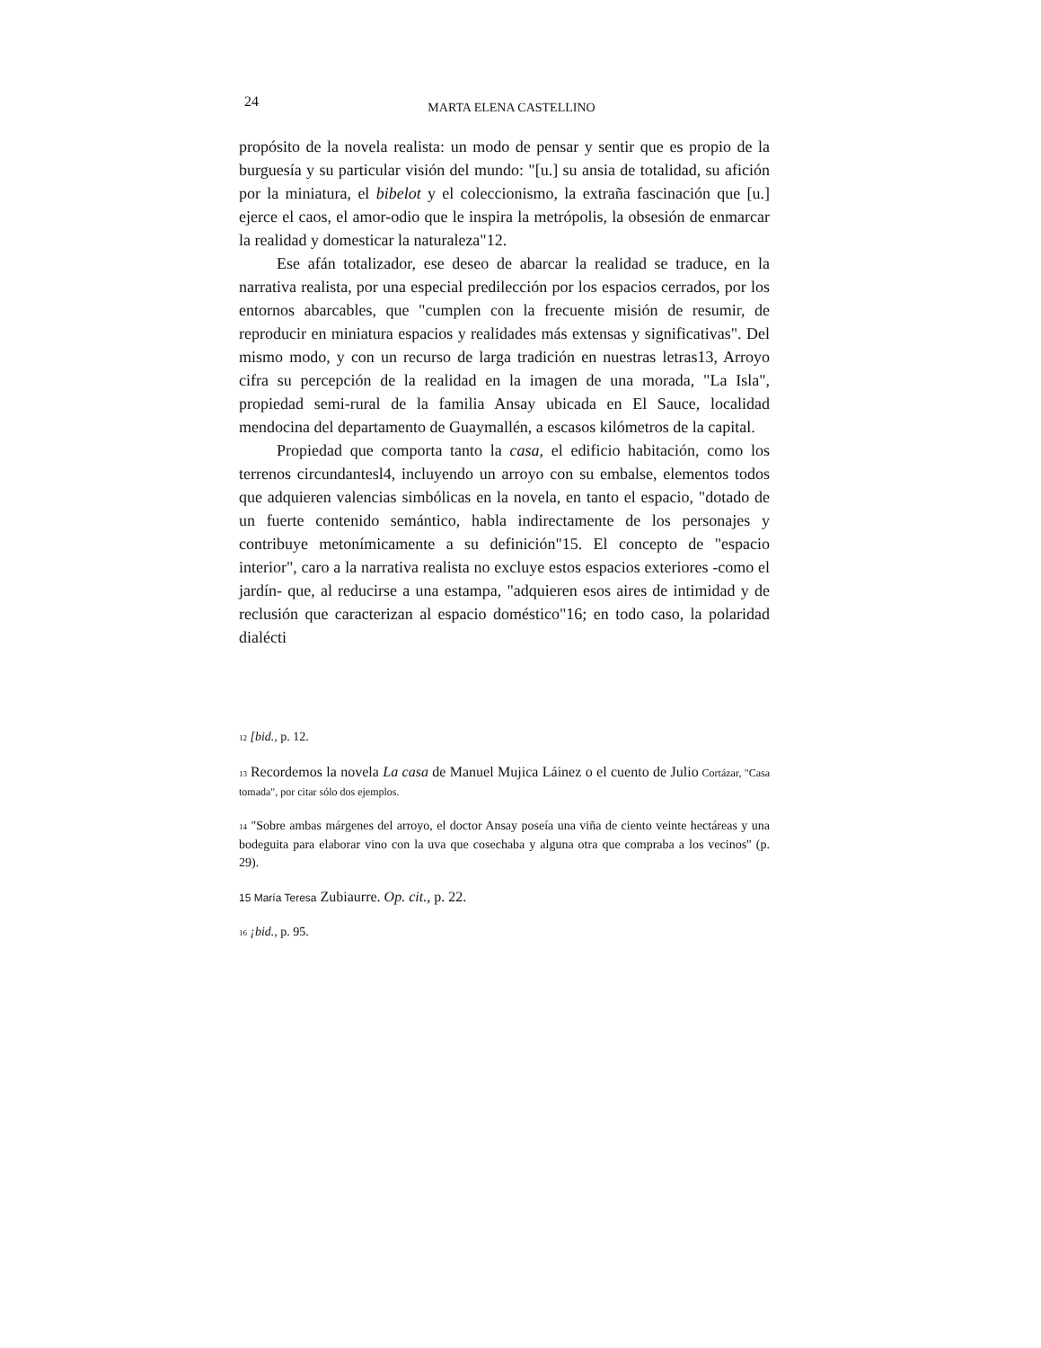24 MARTA ELENA CASTELLINO
propósito de la novela realista: un modo de pensar y sentir que es propio de la burguesía y su particular visión del mundo: "[u.] su ansia de totalidad, su afición por la miniatura, el bibelot y el coleccionismo, la extraña fascinación que [u.] ejerce el caos, el amor-odio que le inspira la metrópolis, la obsesión de enmarcar la realidad y domesticar la naturaleza"12.
Ese afán totalizador, ese deseo de abarcar la realidad se traduce, en la narrativa realista, por una especial predilección por los espacios cerrados, por los entornos abarcables, que "cumplen con la frecuente misión de resumir, de reproducir en miniatura espacios y realidades más extensas y significativas". Del mismo modo, y con un recurso de larga tradición en nuestras letras13, Arroyo cifra su percepción de la realidad en la imagen de una morada, "La Isla", propiedad semi-rural de la familia Ansay ubicada en El Sauce, localidad mendocina del departamento de Guaymallén, a escasos kilómetros de la capital.
Propiedad que comporta tanto la casa, el edificio habitación, como los terrenos circundantesl4, incluyendo un arroyo con su embalse, elementos todos que adquieren valencias simbólicas en la novela, en tanto el espacio, "dotado de un fuerte contenido semántico, habla indirectamente de los personajes y contribuye metonímicamente a su definición"15. El concepto de "espacio interior", caro a la narrativa realista no excluye estos espacios exteriores -como el jardín- que, al reducirse a una estampa, "adquieren esos aires de intimidad y de reclusión que caracterizan al espacio doméstico"16; en todo caso, la polaridad dialécti
12 [bid., p. 12.
13 Recordemos la novela La casa de Manuel Mujica Láinez o el cuento de Julio Cortázar, "Casa tomada", por citar sólo dos ejemplos.
14 "Sobre ambas márgenes del arroyo, el doctor Ansay poseía una viña de ciento veinte hectáreas y una bodeguita para elaborar vino con la uva que cosechaba y alguna otra que compraba a los vecinos" (p. 29).
15 María Teresa Zubiaurre. Op. cit., p. 22.
16 ¡bid., p. 95.